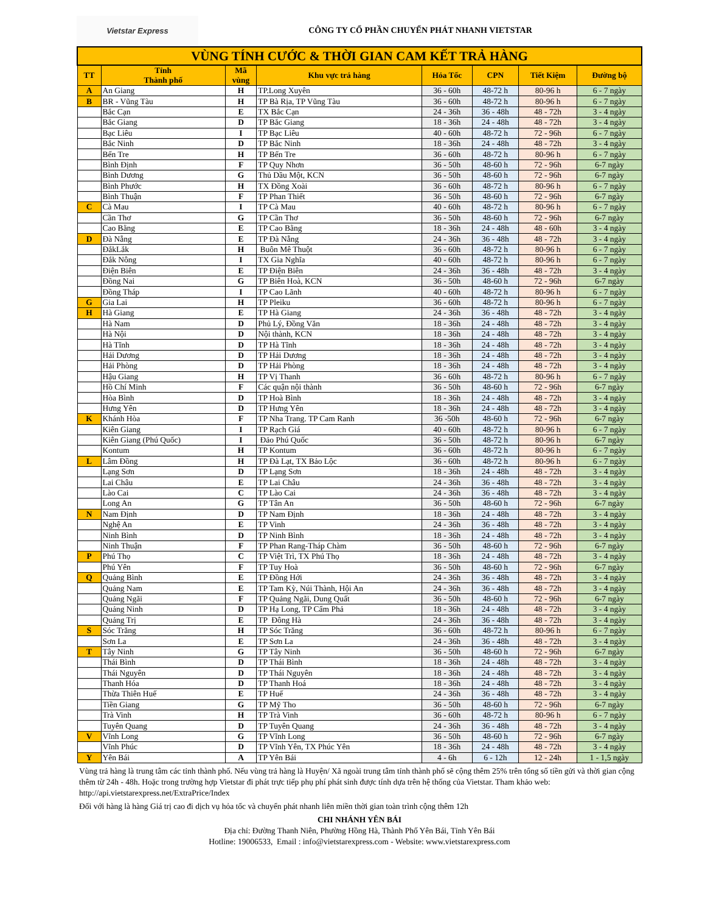Vietstar Express
CÔNG TY CỔ PHẦN CHUYỂN PHÁT NHANH VIETSTAR
| VÙNG TÍNH CƯỚC & THỜI GIAN CAM KẾT TRẢ HÀNG | | | | | | | |
| TT | Tỉnh Thành phố | Mã vùng | Khu vực trả hàng | Hỏa Tốc | CPN | Tiết Kiệm | Đường bộ |
| A | An Giang | H | TP.Long Xuyên | 36 - 60h | 48-72 h | 80-96 h | 6 - 7 ngày |
| B | BR - Vũng Tàu | H | TP Bà Rịa, TP Vũng Tàu | 36 - 60h | 48-72 h | 80-96 h | 6 - 7 ngày |
| | Bắc Cạn | E | TX Bắc Cạn | 24 - 36h | 36 - 48h | 48 - 72h | 3 - 4 ngày |
| | Bắc Giang | D | TP Bắc Giang | 18 - 36h | 24 - 48h | 48 - 72h | 3 - 4 ngày |
| | Bạc Liêu | I | TP Bạc Liêu | 40 - 60h | 48-72 h | 72 - 96h | 6 - 7 ngày |
| | Bắc Ninh | D | TP Bắc Ninh | 18 - 36h | 24 - 48h | 48 - 72h | 3 - 4 ngày |
| | Bến Tre | H | TP Bến Tre | 36 - 60h | 48-72 h | 80-96 h | 6 - 7 ngày |
| | Bình Định | F | TP Quy Nhơn | 36 - 50h | 48-60 h | 72 - 96h | 6-7 ngày |
| | Bình Dương | G | Thủ Dầu Một, KCN | 36 - 50h | 48-60 h | 72 - 96h | 6-7 ngày |
| | Bình Phước | H | TX Đồng Xoài | 36 - 60h | 48-72 h | 80-96 h | 6 - 7 ngày |
| | Bình Thuận | F | TP Phan Thiết | 36 - 50h | 48-60 h | 72 - 96h | 6-7 ngày |
| C | Cà Mau | I | TP Cà Mau | 40 - 60h | 48-72 h | 80-96 h | 6 - 7 ngày |
| | Cần Thơ | G | TP Cần Thơ | 36 - 50h | 48-60 h | 72 - 96h | 6-7 ngày |
| | Cao Bằng | E | TP Cao Bằng | 18 - 36h | 24 - 48h | 48 - 60h | 3 - 4 ngày |
| D | Đà Nẵng | E | TP Đà Nẵng | 24 - 36h | 36 - 48h | 48 - 72h | 3 - 4 ngày |
| | ĐắkLắk | H | Buôn Mê Thuột | 36 - 60h | 48-72 h | 80-96 h | 6 - 7 ngày |
| | Đắk Nông | I | TX Gia Nghĩa | 40 - 60h | 48-72 h | 80-96 h | 6 - 7 ngày |
| | Điện Biên | E | TP Điện Biên | 24 - 36h | 36 - 48h | 48 - 72h | 3 - 4 ngày |
| | Đồng Nai | G | TP Biên Hoà, KCN | 36 - 50h | 48-60 h | 72 - 96h | 6-7 ngày |
| | Đồng Tháp | I | TP Cao Lãnh | 40 - 60h | 48-72 h | 80-96 h | 6 - 7 ngày |
| G | Gia Lai | H | TP Pleiku | 36 - 60h | 48-72 h | 80-96 h | 6 - 7 ngày |
| H | Hà Giang | E | TP Hà Giang | 24 - 36h | 36 - 48h | 48 - 72h | 3 - 4 ngày |
| | Hà Nam | D | Phủ Lý, Đồng Văn | 18 - 36h | 24 - 48h | 48 - 72h | 3 - 4 ngày |
| | Hà Nội | D | Nội thành, KCN | 18 - 36h | 24 - 48h | 48 - 72h | 3 - 4 ngày |
| | Hà Tĩnh | D | TP Hà Tĩnh | 18 - 36h | 24 - 48h | 48 - 72h | 3 - 4 ngày |
| | Hải Dương | D | TP Hải Dương | 18 - 36h | 24 - 48h | 48 - 72h | 3 - 4 ngày |
| | Hải Phòng | D | TP Hải Phòng | 18 - 36h | 24 - 48h | 48 - 72h | 3 - 4 ngày |
| | Hậu Giang | H | TP Vị Thanh | 36 - 60h | 48-72 h | 80-96 h | 6 - 7 ngày |
| | Hồ Chí Minh | F | Các quận nội thành | 36 - 50h | 48-60 h | 72 - 96h | 6-7 ngày |
| | Hòa Bình | D | TP Hoà Bình | 18 - 36h | 24 - 48h | 48 - 72h | 3 - 4 ngày |
| | Hưng Yên | D | TP Hưng Yên | 18 - 36h | 24 - 48h | 48 - 72h | 3 - 4 ngày |
| K | Khánh Hòa | F | TP Nha Trang. TP Cam Ranh | 36 -50h | 48-60 h | 72 - 96h | 6-7 ngày |
| | Kiên Giang | I | TP Rạch Giá | 40 - 60h | 48-72 h | 80-96 h | 6 - 7 ngày |
| | Kiên Giang (Phú Quốc) | I | Đảo Phú Quốc | 36 - 50h | 48-72 h | 80-96 h | 6-7 ngày |
| | Kontum | H | TP Kontum | 36 - 60h | 48-72 h | 80-96 h | 6 - 7 ngày |
| L | Lâm Đồng | H | TP Đà Lạt, TX Bảo Lộc | 36 - 60h | 48-72 h | 80-96 h | 6 - 7 ngày |
| | Lạng Sơn | D | TP Lạng Sơn | 18 - 36h | 24 - 48h | 48 - 72h | 3 - 4 ngày |
| | Lai Châu | E | TP Lai Châu | 24 - 36h | 36 - 48h | 48 - 72h | 3 - 4 ngày |
| | Lào Cai | C | TP Lào Cai | 24 - 36h | 36 - 48h | 48 - 72h | 3 - 4 ngày |
| | Long An | G | TP Tân An | 36 - 50h | 48-60 h | 72 - 96h | 6-7 ngày |
| N | Nam Định | D | TP Nam Định | 18 - 36h | 24 - 48h | 48 - 72h | 3 - 4 ngày |
| | Nghệ An | E | TP Vinh | 24 - 36h | 36 - 48h | 48 - 72h | 3 - 4 ngày |
| | Ninh Bình | D | TP Ninh Bình | 18 - 36h | 24 - 48h | 48 - 72h | 3 - 4 ngày |
| | Ninh Thuận | F | TP Phan Rang-Tháp Chàm | 36 - 50h | 48-60 h | 72 - 96h | 6-7 ngày |
| P | Phú Thọ | C | TP Việt Trì, TX Phú Thọ | 18 - 36h | 24 - 48h | 48 - 72h | 3 - 4 ngày |
| | Phú Yên | F | TP Tuy Hoà | 36 - 50h | 48-60 h | 72 - 96h | 6-7 ngày |
| Q | Quảng Bình | E | TP Đồng Hới | 24 - 36h | 36 - 48h | 48 - 72h | 3 - 4 ngày |
| | Quảng Nam | E | TP Tam Kỳ, Núi Thành, Hội An | 24 - 36h | 36 - 48h | 48 - 72h | 3 - 4 ngày |
| | Quảng Ngãi | F | TP Quảng Ngãi, Dung Quất | 36 - 50h | 48-60 h | 72 - 96h | 6-7 ngày |
| | Quảng Ninh | D | TP Hạ Long, TP Cẩm Phả | 18 - 36h | 24 - 48h | 48 - 72h | 3 - 4 ngày |
| | Quảng Trị | E | TP Đông Hà | 24 - 36h | 36 - 48h | 48 - 72h | 3 - 4 ngày |
| S | Sóc Trăng | H | TP Sóc Trăng | 36 - 60h | 48-72 h | 80-96 h | 6 - 7 ngày |
| | Sơn La | E | TP Sơn La | 24 - 36h | 36 - 48h | 48 - 72h | 3 - 4 ngày |
| T | Tây Ninh | G | TP Tây Ninh | 36 - 50h | 48-60 h | 72 - 96h | 6-7 ngày |
| | Thái Bình | D | TP Thái Bình | 18 - 36h | 24 - 48h | 48 - 72h | 3 - 4 ngày |
| | Thái Nguyên | D | TP Thái Nguyên | 18 - 36h | 24 - 48h | 48 - 72h | 3 - 4 ngày |
| | Thanh Hóa | D | TP Thanh Hoá | 18 - 36h | 24 - 48h | 48 - 72h | 3 - 4 ngày |
| | Thừa Thiên Huế | E | TP Huế | 24 - 36h | 36 - 48h | 48 - 72h | 3 - 4 ngày |
| | Tiền Giang | G | TP Mỹ Tho | 36 - 50h | 48-60 h | 72 - 96h | 6-7 ngày |
| | Trà Vinh | H | TP Trà Vinh | 36 - 60h | 48-72 h | 80-96 h | 6 - 7 ngày |
| | Tuyên Quang | D | TP Tuyên Quang | 24 - 36h | 36 - 48h | 48 - 72h | 3 - 4 ngày |
| V | Vĩnh Long | G | TP Vĩnh Long | 36 - 50h | 48-60 h | 72 - 96h | 6-7 ngày |
| | Vĩnh Phúc | D | TP Vĩnh Yên, TX Phúc Yên | 18 - 36h | 24 - 48h | 48 - 72h | 3 - 4 ngày |
| Y | Yên Bái | A | TP Yên Bái | 4 - 6h | 6 - 12h | 12 - 24h | 1 - 1,5 ngày |
Vùng trả hàng là trung tâm các tỉnh thành phố. Nếu vùng trả hàng là Huyện/ Xã ngoài trung tâm tỉnh thành phố sẽ cộng thêm 25% trên tổng số tiền gửi và thời gian cộng thêm từ 24h - 48h. Hoặc trong trường hợp Vietstar đi phát trực tiếp phụ phí phát sinh được tính dựa trên hệ thống của Vietstar. Tham khảo web: http://api.vietstarexpress.net/ExtraPrice/Index
Đối với hàng là hàng Giá trị cao đi dịch vụ hỏa tốc và chuyển phát nhanh liên miền thời gian toàn trình cộng thêm 12h
CHI NHÁNH YÊN BÁI
Địa chỉ: Đường Thanh Niên, Phường Hồng Hà, Thành Phố Yên Bái, Tỉnh Yên Bái
Hotline: 19006533, Email : info@vietstarexpress.com - Website: www.vietstarexpress.com